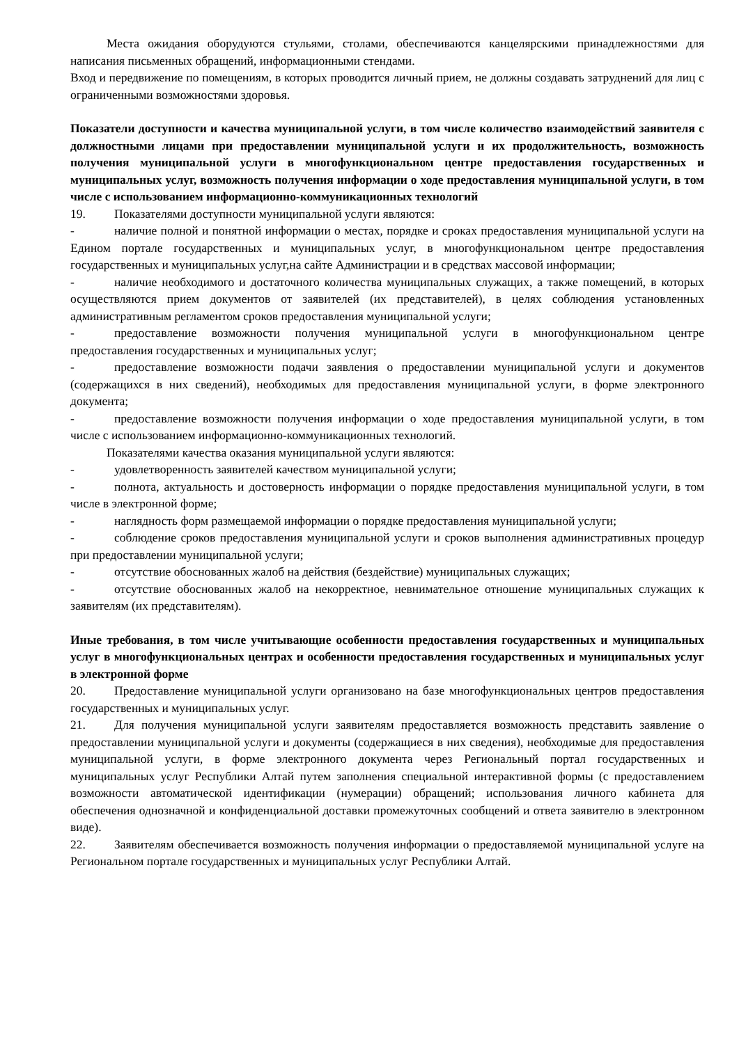Места ожидания оборудуются стульями, столами, обеспечиваются канцелярскими принадлежностями для написания письменных обращений, информационными стендами.
Вход и передвижение по помещениям, в которых проводится личный прием, не должны создавать затруднений для лиц с ограниченными возможностями здоровья.
Показатели доступности и качества муниципальной услуги, в том числе количество взаимодействий заявителя с должностными лицами при предоставлении муниципальной услуги и их продолжительность, возможность получения муниципальной услуги в многофункциональном центре предоставления государственных и муниципальных услуг, возможность получения информации о ходе предоставления муниципальной услуги, в том числе с использованием информационно-коммуникационных технологий
19. Показателями доступности муниципальной услуги являются:
- наличие полной и понятной информации о местах, порядке и сроках предоставления муниципальной услуги на Едином портале государственных и муниципальных услуг, в многофункциональном центре предоставления государственных и муниципальных услуг,на сайте Администрации и в средствах массовой информации;
- наличие необходимого и достаточного количества муниципальных служащих, а также помещений, в которых осуществляются прием документов от заявителей (их представителей), в целях соблюдения установленных административным регламентом сроков предоставления муниципальной услуги;
- предоставление возможности получения муниципальной услуги в многофункциональном центре предоставления государственных и муниципальных услуг;
- предоставление возможности подачи заявления о предоставлении муниципальной услуги и документов (содержащихся в них сведений), необходимых для предоставления муниципальной услуги, в форме электронного документа;
- предоставление возможности получения информации о ходе предоставления муниципальной услуги, в том числе с использованием информационно-коммуникационных технологий.
Показателями качества оказания муниципальной услуги являются:
- удовлетворенность заявителей качеством муниципальной услуги;
- полнота, актуальность и достоверность информации о порядке предоставления муниципальной услуги, в том числе в электронной форме;
- наглядность форм размещаемой информации о порядке предоставления муниципальной услуги;
- соблюдение сроков предоставления муниципальной услуги и сроков выполнения административных процедур при предоставлении муниципальной услуги;
- отсутствие обоснованных жалоб на действия (бездействие) муниципальных служащих;
- отсутствие обоснованных жалоб на некорректное, невнимательное отношение муниципальных служащих к заявителям (их представителям).
Иные требования, в том числе учитывающие особенности предоставления государственных и муниципальных услуг в многофункциональных центрах и особенности предоставления государственных и муниципальных услуг в электронной форме
20. Предоставление муниципальной услуги организовано на базе многофункциональных центров предоставления государственных и муниципальных услуг.
21. Для получения муниципальной услуги заявителям предоставляется возможность представить заявление о предоставлении муниципальной услуги и документы (содержащиеся в них сведения), необходимые для предоставления муниципальной услуги, в форме электронного документа через Региональный портал государственных и муниципальных услуг Республики Алтай путем заполнения специальной интерактивной формы (с предоставлением возможности автоматической идентификации (нумерации) обращений; использования личного кабинета для обеспечения однозначной и конфиденциальной доставки промежуточных сообщений и ответа заявителю в электронном виде).
22. Заявителям обеспечивается возможность получения информации о предоставляемой муниципальной услуге на Региональном портале государственных и муниципальных услуг Республики Алтай.